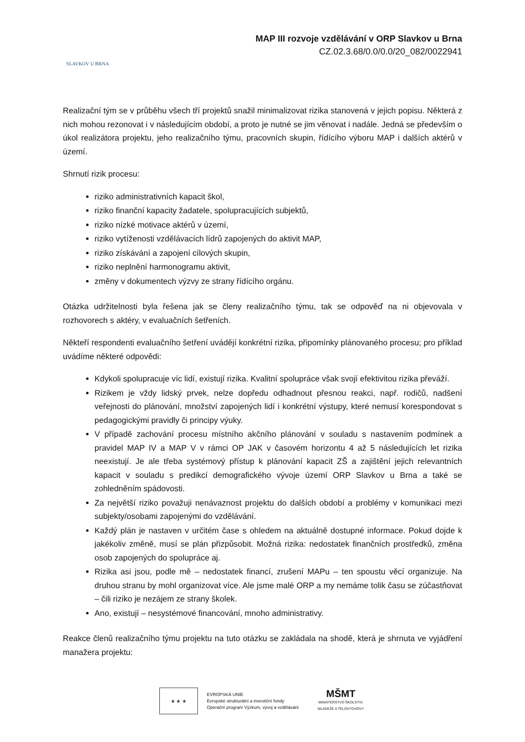SLAVKOV U BRNA
MAP III rozvoje vzdělávání v ORP Slavkov u Brna
CZ.02.3.68/0.0/0.0/20_082/0022941
Realizační tým se v průběhu všech tří projektů snažil minimalizovat rizika stanovená v jejich popisu. Některá z nich mohou rezonovat i v následujícím období, a proto je nutné se jim věnovat i nadále. Jedná se především o úkol realizátora projektu, jeho realizačního týmu, pracovních skupin, řídícího výboru MAP i dalších aktérů v území.
Shrnutí rizik procesu:
riziko administrativních kapacit škol,
riziko finanční kapacity žadatele, spolupracujících subjektů,
riziko nízké motivace aktérů v území,
riziko vytíženosti vzdělávacích lídrů zapojených do aktivit MAP,
riziko získávání a zapojení cílových skupin,
riziko neplnění harmonogramu aktivit,
změny v dokumentech výzvy ze strany řídícího orgánu.
Otázka udržitelnosti byla řešena jak se členy realizačního týmu, tak se odpověď na ni objevovala v rozhovorech s aktéry, v evaluačních šetřeních.
Někteří respondenti evaluačního šetření uvádějí konkrétní rizika, připomínky plánovaného procesu; pro příklad uvádíme některé odpovědi:
Kdykoli spolupracuje víc lidí, existují rizika. Kvalitní spolupráce však svojí efektivitou rizika převáží.
Rizikem je vždy lidský prvek, nelze dopředu odhadnout přesnou reakci, např. rodičů, nadšení veřejnosti do plánování, množství zapojených lidí i konkrétní výstupy, které nemusí korespondovat s pedagogickými pravidly či principy výuky.
V případě zachování procesu místního akčního plánování v souladu s nastavením podmínek a pravidel MAP IV a MAP V v rámci OP JAK v časovém horizontu 4 až 5 následujících let rizika neexistují. Je ale třeba systémový přístup k plánování kapacit ZŠ a zajištění jejich relevantních kapacit v souladu s predikcí demografického vývoje území ORP Slavkov u Brna a také se zohledněním spádovosti.
Za největší riziko považuji nenávaznost projektu do dalších období a problémy v komunikaci mezi subjekty/osobami zapojenými do vzdělávání.
Každý plán je nastaven v určitém čase s ohledem na aktuálně dostupné informace. Pokud dojde k jakékoliv změně, musí se plán přizpůsobit. Možná rizika: nedostatek finančních prostředků, změna osob zapojených do spolupráce aj.
Rizika asi jsou, podle mě – nedostatek financí, zrušení MAPu – ten spoustu věcí organizuje. Na druhou stranu by mohl organizovat více. Ale jsme malé ORP a my nemáme tolik času se zúčastňovat – čili riziko je nezájem ze strany školek.
Ano, existují – nesystémové financování, mnoho administrativy.
Reakce členů realizačního týmu projektu na tuto otázku se zakládala na shodě, která je shrnuta ve vyjádření manažera projektu:
★ ★ ★
EVROPSKÁ UNIE
Evropské strukturální a investiční fondy
Operační program Výzkum, vývoj a vzdělávání
MŠMT
MINISTERSTVO ŠKOLSTVÍ,
MLÁDEŽE A TĚLOVÝCHOVY